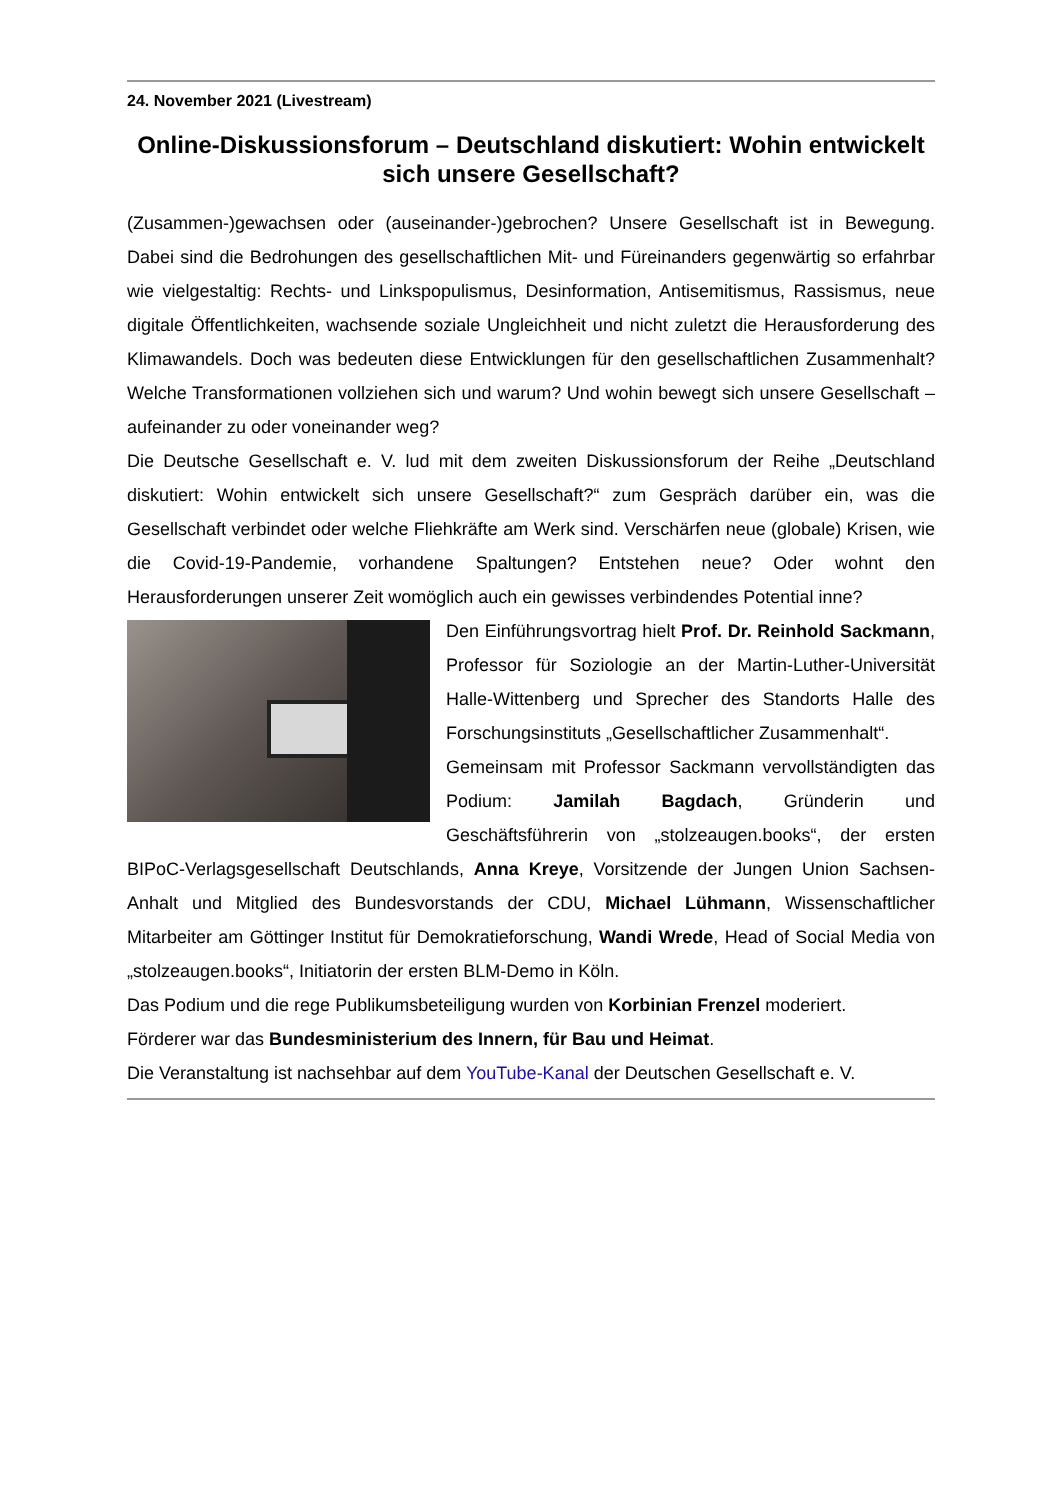24. November 2021 (Livestream)
Online-Diskussionsforum – Deutschland diskutiert: Wohin entwickelt sich unsere Gesellschaft?
(Zusammen-)gewachsen oder (auseinander-)gebrochen? Unsere Gesellschaft ist in Bewegung. Dabei sind die Bedrohungen des gesellschaftlichen Mit- und Füreinanders gegenwärtig so erfahrbar wie vielgestaltig: Rechts- und Linkspopulismus, Desinformation, Antisemitismus, Rassismus, neue digitale Öffentlichkeiten, wachsende soziale Ungleichheit und nicht zuletzt die Herausforderung des Klimawandels. Doch was bedeuten diese Entwicklungen für den gesellschaftlichen Zusammenhalt? Welche Transformationen vollziehen sich und warum? Und wohin bewegt sich unsere Gesellschaft – aufeinander zu oder voneinander weg?
Die Deutsche Gesellschaft e. V. lud mit dem zweiten Diskussionsforum der Reihe „Deutschland diskutiert: Wohin entwickelt sich unsere Gesellschaft?“ zum Gespräch darüber ein, was die Gesellschaft verbindet oder welche Fliehkräfte am Werk sind. Verschärfen neue (globale) Krisen, wie die Covid-19-Pandemie, vorhandene Spaltungen? Entstehen neue? Oder wohnt den Herausforderungen unserer Zeit womöglich auch ein gewisses verbindendes Potential inne?
Den Einführungsvortrag hielt Prof. Dr. Reinhold Sackmann, Professor für Soziologie an der Martin-Luther-Universität Halle-Wittenberg und Sprecher des Standorts Halle des Forschungsinstituts „Gesellschaftlicher Zusammenhalt“.
Gemeinsam mit Professor Sackmann vervollständigten das Podium: Jamilah Bagdach, Gründerin und Geschäftsführerin von „stolzeaugen.books“, der ersten BIPoC-Verlagsgesellschaft Deutschlands, Anna Kreye, Vorsitzende der Jungen Union Sachsen-Anhalt und Mitglied des Bundesvorstands der CDU, Michael Lühmann, Wissenschaftlicher Mitarbeiter am Göttinger Institut für Demokratieforschung, Wandi Wrede, Head of Social Media von „stolzeaugen.books“, Initiatorin der ersten BLM-Demo in Köln.
Das Podium und die rege Publikumsbeteiligung wurden von Korbinian Frenzel moderiert.
Förderer war das Bundesministerium des Innern, für Bau und Heimat.
Die Veranstaltung ist nachsehbar auf dem YouTube-Kanal der Deutschen Gesellschaft e. V.